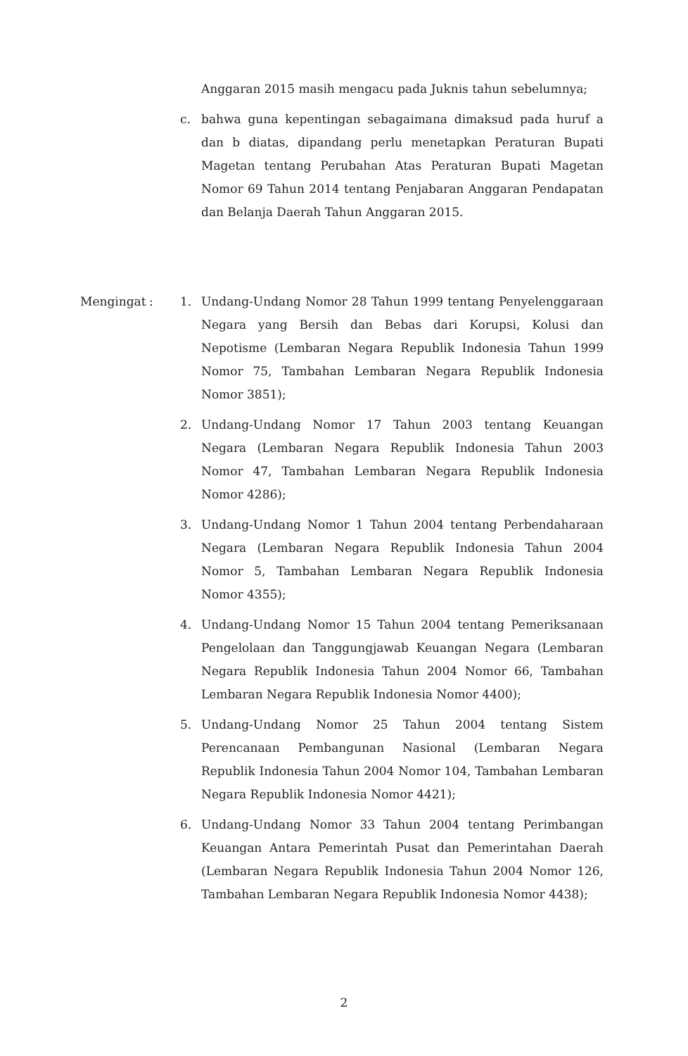Anggaran 2015 masih mengacu pada Juknis tahun sebelumnya;
c. bahwa guna kepentingan sebagaimana dimaksud pada huruf a dan b diatas, dipandang perlu menetapkan Peraturan Bupati Magetan tentang Perubahan Atas Peraturan Bupati Magetan Nomor 69 Tahun 2014 tentang Penjabaran Anggaran Pendapatan dan Belanja Daerah Tahun Anggaran 2015.
Mengingat : 1. Undang-Undang Nomor 28 Tahun 1999 tentang Penyelenggaraan Negara yang Bersih dan Bebas dari Korupsi, Kolusi dan Nepotisme (Lembaran Negara Republik Indonesia Tahun 1999 Nomor 75, Tambahan Lembaran Negara Republik Indonesia Nomor 3851);
2. Undang-Undang Nomor 17 Tahun 2003 tentang Keuangan Negara (Lembaran Negara Republik Indonesia Tahun 2003 Nomor 47, Tambahan Lembaran Negara Republik Indonesia Nomor 4286);
3. Undang-Undang Nomor 1 Tahun 2004 tentang Perbendaharaan Negara (Lembaran Negara Republik Indonesia Tahun 2004 Nomor 5, Tambahan Lembaran Negara Republik Indonesia Nomor 4355);
4. Undang-Undang Nomor 15 Tahun 2004 tentang Pemeriksanaan Pengelolaan dan Tanggungjawab Keuangan Negara (Lembaran Negara Republik Indonesia Tahun 2004 Nomor 66, Tambahan Lembaran Negara Republik Indonesia Nomor 4400);
5. Undang-Undang Nomor 25 Tahun 2004 tentang Sistem Perencanaan Pembangunan Nasional (Lembaran Negara Republik Indonesia Tahun 2004 Nomor 104, Tambahan Lembaran Negara Republik Indonesia Nomor 4421);
6. Undang-Undang Nomor 33 Tahun 2004 tentang Perimbangan Keuangan Antara Pemerintah Pusat dan Pemerintahan Daerah (Lembaran Negara Republik Indonesia Tahun 2004 Nomor 126, Tambahan Lembaran Negara Republik Indonesia Nomor 4438);
2